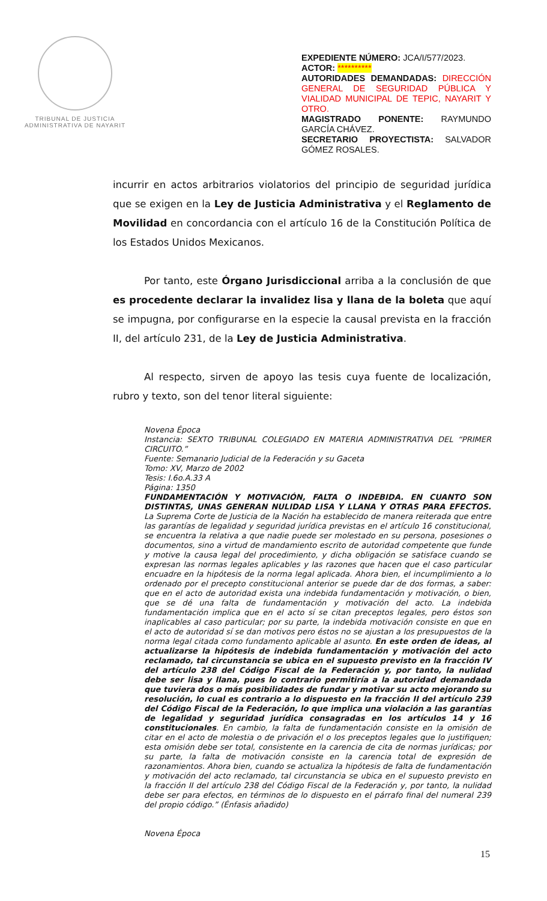TRIBUNAL DE JUSTICIA
ADMINISTRATIVA DE NAYARIT
EXPEDIENTE NÚMERO: JCA/I/577/2023.
ACTOR: **********
AUTORIDADES DEMANDADAS: DIRECCIÓN GENERAL DE SEGURIDAD PÚBLICA Y VIALIDAD MUNICIPAL DE TEPIC, NAYARIT Y OTRO.
MAGISTRADO PONENTE: RAYMUNDO GARCÍA CHÁVEZ.
SECRETARIO PROYECTISTA: SALVADOR GÓMEZ ROSALES.
incurrir en actos arbitrarios violatorios del principio de seguridad jurídica que se exigen en la Ley de Justicia Administrativa y el Reglamento de Movilidad en concordancia con el artículo 16 de la Constitución Política de los Estados Unidos Mexicanos.
Por tanto, este Órgano Jurisdiccional arriba a la conclusión de que es procedente declarar la invalidez lisa y llana de la boleta que aquí se impugna, por configurarse en la especie la causal prevista en la fracción II, del artículo 231, de la Ley de Justicia Administrativa.
Al respecto, sirven de apoyo las tesis cuya fuente de localización, rubro y texto, son del tenor literal siguiente:
Novena Época
Instancia: SEXTO TRIBUNAL COLEGIADO EN MATERIA ADMINISTRATIVA DEL “PRIMER CIRCUITO.”
Fuente: Semanario Judicial de la Federación y su Gaceta
Tomo: XV, Marzo de 2002
Tesis: I.6o.A.33 A
Página: 1350
FUNDAMENTACIÓN Y MOTIVACIÓN, FALTA O INDEBIDA. EN CUANTO SON DISTINTAS, UNAS GENERAN NULIDAD LISA Y LLANA Y OTRAS PARA EFECTOS. La Suprema Corte de Justicia de la Nación ha establecido de manera reiterada que entre las garantías de legalidad y seguridad jurídica previstas en el artículo 16 constitucional, se encuentra la relativa a que nadie puede ser molestado en su persona, posesiones o documentos, sino a virtud de mandamiento escrito de autoridad competente que funde y motive la causa legal del procedimiento, y dicha obligación se satisface cuando se expresan las normas legales aplicables y las razones que hacen que el caso particular encuadre en la hipótesis de la norma legal aplicada. Ahora bien, el incumplimiento a lo ordenado por el precepto constitucional anterior se puede dar de dos formas, a saber: que en el acto de autoridad exista una indebida fundamentación y motivación, o bien, que se dé una falta de fundamentación y motivación del acto. La indebida fundamentación implica que en el acto sí se citan preceptos legales, pero éstos son inaplicables al caso particular; por su parte, la indebida motivación consiste en que en el acto de autoridad sí se dan motivos pero éstos no se ajustan a los presupuestos de la norma legal citada como fundamento aplicable al asunto. En este orden de ideas, al actualizarse la hipótesis de indebida fundamentación y motivación del acto reclamado, tal circunstancia se ubica en el supuesto previsto en la fracción IV del artículo 238 del Código Fiscal de la Federación y, por tanto, la nulidad debe ser lisa y llana, pues lo contrario permitiría a la autoridad demandada que tuviera dos o más posibilidades de fundar y motivar su acto mejorando su resolución, lo cual es contrario a lo dispuesto en la fracción II del artículo 239 del Código Fiscal de la Federación, lo que implica una violación a las garantías de legalidad y seguridad jurídica consagradas en los artículos 14 y 16 constitucionales. En cambio, la falta de fundamentación consiste en la omisión de citar en el acto de molestia o de privación el o los preceptos legales que lo justifiquen; esta omisión debe ser total, consistente en la carencia de cita de normas jurídicas; por su parte, la falta de motivación consiste en la carencia total de expresión de razonamientos. Ahora bien, cuando se actualiza la hipótesis de falta de fundamentación y motivación del acto reclamado, tal circunstancia se ubica en el supuesto previsto en la fracción II del artículo 238 del Código Fiscal de la Federación y, por tanto, la nulidad debe ser para efectos, en términos de lo dispuesto en el párrafo final del numeral 239 del propio código.” (Énfasis añadido)
Novena Época
15